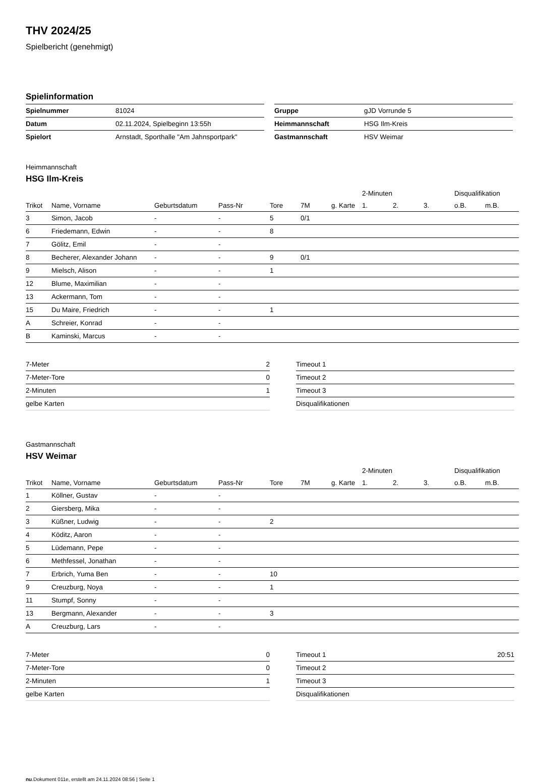THV 2024/25
Spielbericht (genehmigt)
Spielinformation
| Spielnummer | 81024 |
| Datum | 02.11.2024, Spielbeginn 13:55h |
| Spielort | Arnstadt, Sporthalle "Am Jahnsportpark" |
| Gruppe | gJD Vorrunde 5 |
| Heimmannschaft | HSG Ilm-Kreis |
| Gastmannschaft | HSV Weimar |
Heimmannschaft
HSG Ilm-Kreis
| | | | | | | | 2-Minuten | | | Disqualifikation | |
| --- | --- | --- | --- | --- | --- | --- | --- | --- | --- | --- | --- |
| Trikot | Name, Vorname | Geburtsdatum | Pass-Nr | Tore | 7M | g. Karte | 1. | 2. | 3. | o.B. | m.B. |
| 3 | Simon, Jacob | - | - | 5 | 0/1 | | | | | | |
| 6 | Friedemann, Edwin | - | - | 8 | | | | | | | |
| 7 | Gölitz, Emil | - | - | | | | | | | | |
| 8 | Becherer, Alexander Johann | - | - | 9 | 0/1 | | | | | | |
| 9 | Mielsch, Alison | - | - | 1 | | | | | | | |
| 12 | Blume, Maximilian | - | - | | | | | | | | |
| 13 | Ackermann, Tom | - | - | | | | | | | | |
| 15 | Du Maire, Friedrich | - | - | 1 | | | | | | | |
| A | Schreier, Konrad | - | - | | | | | | | | |
| B | Kaminski, Marcus | - | - | | | | | | | | |
| 7-Meter | 2 |
| 7-Meter-Tore | 0 |
| 2-Minuten | 1 |
| gelbe Karten | |
| Timeout 1 | |
| Timeout 2 | |
| Timeout 3 | |
| Disqualifikationen | |
Gastmannschaft
HSV Weimar
| | | | | | | | 2-Minuten | | | Disqualifikation | |
| --- | --- | --- | --- | --- | --- | --- | --- | --- | --- | --- | --- |
| Trikot | Name, Vorname | Geburtsdatum | Pass-Nr | Tore | 7M | g. Karte | 1. | 2. | 3. | o.B. | m.B. |
| 1 | Köllner, Gustav | - | - | | | | | | | | |
| 2 | Giersberg, Mika | - | - | | | | | | | | |
| 3 | Küßner, Ludwig | - | - | 2 | | | | | | | |
| 4 | Köditz, Aaron | - | - | | | | | | | | |
| 5 | Lüdemann, Pepe | - | - | | | | | | | | |
| 6 | Methfessel, Jonathan | - | - | | | | | | | | |
| 7 | Erbrich, Yuma Ben | - | - | 10 | | | | | | | |
| 9 | Creuzburg, Noya | - | - | 1 | | | | | | | |
| 11 | Stumpf, Sonny | - | - | | | | | | | | |
| 13 | Bergmann, Alexander | - | - | 3 | | | | | | | |
| A | Creuzburg, Lars | - | - | | | | | | | | |
| 7-Meter | 0 |
| 7-Meter-Tore | 0 |
| 2-Minuten | 1 |
| gelbe Karten | |
| Timeout 1 | 20:51 |
| Timeout 2 | |
| Timeout 3 | |
| Disqualifikationen | |
nu.Dokument 011e, erstellt am 24.11.2024 08:56 | Seite 1